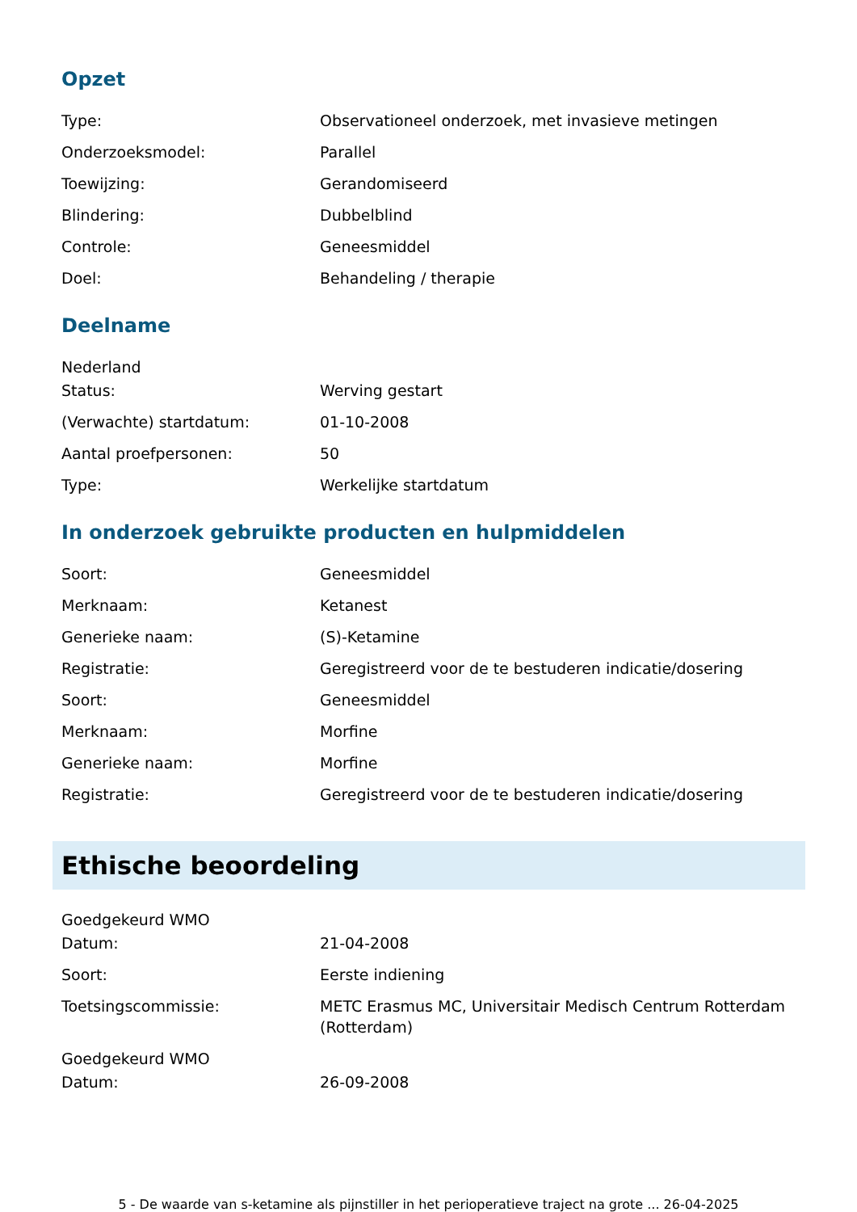Opzet
Type: Observationeel onderzoek, met invasieve metingen
Onderzoeksmodel: Parallel
Toewijzing: Gerandomiseerd
Blindering: Dubbelblind
Controle: Geneesmiddel
Doel: Behandeling / therapie
Deelname
Nederland
Status: Werving gestart
(Verwachte) startdatum: 01-10-2008
Aantal proefpersonen: 50
Type: Werkelijke startdatum
In onderzoek gebruikte producten en hulpmiddelen
Soort: Geneesmiddel
Merknaam: Ketanest
Generieke naam: (S)-Ketamine
Registratie: Geregistreerd voor de te bestuderen indicatie/dosering
Soort: Geneesmiddel
Merknaam: Morfine
Generieke naam: Morfine
Registratie: Geregistreerd voor de te bestuderen indicatie/dosering
Ethische beoordeling
Goedgekeurd WMO
Datum: 21-04-2008
Soort: Eerste indiening
Toetsingscommissie: METC Erasmus MC, Universitair Medisch Centrum Rotterdam (Rotterdam)
Goedgekeurd WMO
Datum: 26-09-2008
5 - De waarde van s-ketamine als pijnstiller in het perioperatieve traject na grote ... 26-04-2025